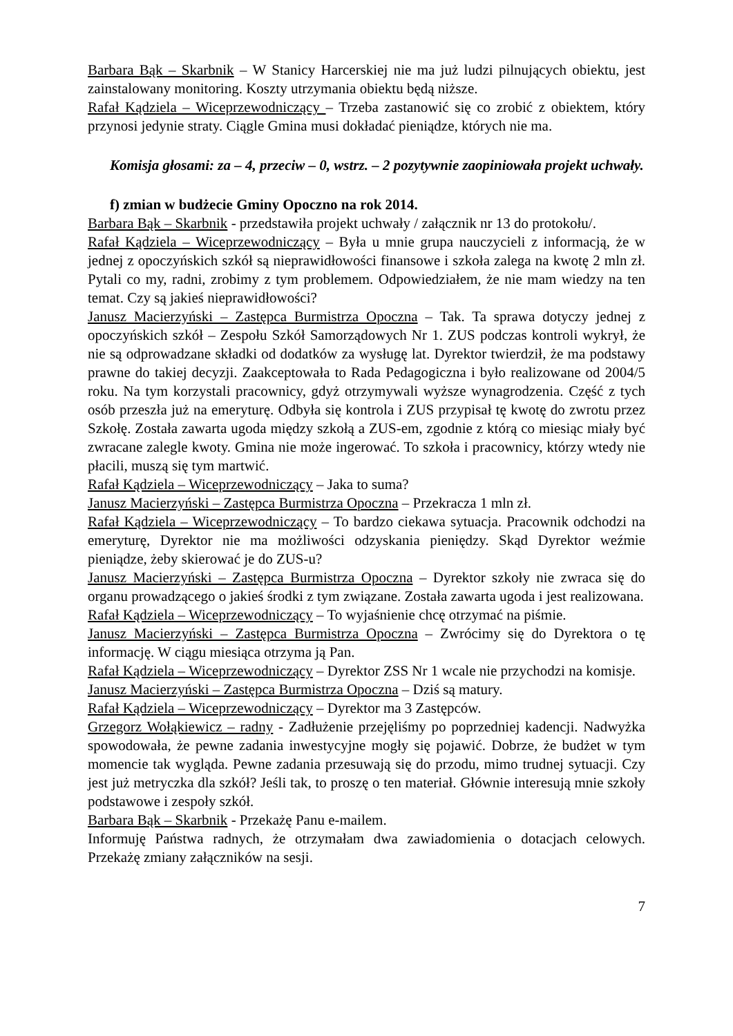Barbara Bąk – Skarbnik – W Stanicy Harcerskiej nie ma już ludzi pilnujących obiektu, jest zainstalowany monitoring. Koszty utrzymania obiektu będą niższe.
Rafał Kądziela – Wiceprzewodniczący – Trzeba zastanowić się co zrobić z obiektem, który przynosi jedynie straty. Ciągle Gmina musi dokładać pieniądze, których nie ma.
Komisja głosami: za – 4, przeciw – 0, wstrz. – 2 pozytywnie zaopiniowała projekt uchwały.
f) zmian w budżecie Gminy Opoczno na rok 2014.
Barbara Bąk – Skarbnik - przedstawiła projekt uchwały / załącznik nr 13 do protokołu/.
Rafał Kądziela – Wiceprzewodniczący – Była u mnie grupa nauczycieli z informacją, że w jednej z opoczyńskich szkół są nieprawidłowości finansowe i szkoła zalega na kwotę 2 mln zł. Pytali co my, radni, zrobimy z tym problemem. Odpowiedziałem, że nie mam wiedzy na ten temat. Czy są jakieś nieprawidłowości?
Janusz Macierzyński – Zastępca Burmistrza Opoczna – Tak. Ta sprawa dotyczy jednej z opoczyńskich szkół – Zespołu Szkół Samorządowych Nr 1. ZUS podczas kontroli wykrył, że nie są odprowadzane składki od dodatków za wysługę lat. Dyrektor twierdził, że ma podstawy prawne do takiej decyzji. Zaakceptowała to Rada Pedagogiczna i było realizowane od 2004/5 roku. Na tym korzystali pracownicy, gdyż otrzymywali wyższe wynagrodzenia. Część z tych osób przeszła już na emeryturę. Odbyła się kontrola i ZUS przypisał tę kwotę do zwrotu przez Szkołę. Została zawarta ugoda między szkołą a ZUS-em, zgodnie z którą co miesiąc miały być zwracane zalegle kwoty. Gmina nie może ingerować. To szkoła i pracownicy, którzy wtedy nie płacili, muszą się tym martwić.
Rafał Kądziela – Wiceprzewodniczący – Jaka to suma?
Janusz Macierzyński – Zastępca Burmistrza Opoczna – Przekracza 1 mln zł.
Rafał Kądziela – Wiceprzewodniczący – To bardzo ciekawa sytuacja. Pracownik odchodzi na emeryturę, Dyrektor nie ma możliwości odzyskania pieniędzy. Skąd Dyrektor weźmie pieniądze, żeby skierować je do ZUS-u?
Janusz Macierzyński – Zastępca Burmistrza Opoczna – Dyrektor szkoły nie zwraca się do organu prowadzącego o jakieś środki z tym związane. Została zawarta ugoda i jest realizowana.
Rafał Kądziela – Wiceprzewodniczący – To wyjaśnienie chcę otrzymać na piśmie.
Janusz Macierzyński – Zastępca Burmistrza Opoczna – Zwrócimy się do Dyrektora o tę informację. W ciągu miesiąca otrzyma ją Pan.
Rafał Kądziela – Wiceprzewodniczący – Dyrektor ZSS Nr 1 wcale nie przychodzi na komisje.
Janusz Macierzyński – Zastępca Burmistrza Opoczna – Dziś są matury.
Rafał Kądziela – Wiceprzewodniczący – Dyrektor ma 3 Zastępców.
Grzegorz Wołąkiewicz – radny - Zadłużenie przejęliśmy po poprzedniej kadencji. Nadwyżka spowodowała, że pewne zadania inwestycyjne mogły się pojawić. Dobrze, że budżet w tym momencie tak wygląda. Pewne zadania przesuwają się do przodu, mimo trudnej sytuacji. Czy jest już metryczka dla szkół? Jeśli tak, to proszę o ten materiał. Głównie interesują mnie szkoły podstawowe i zespoły szkół.
Barbara Bąk – Skarbnik - Przekażę Panu e-mailem.
Informuję Państwa radnych, że otrzymałam dwa zawiadomienia o dotacjach celowych. Przekażę zmiany załączników na sesji.
7